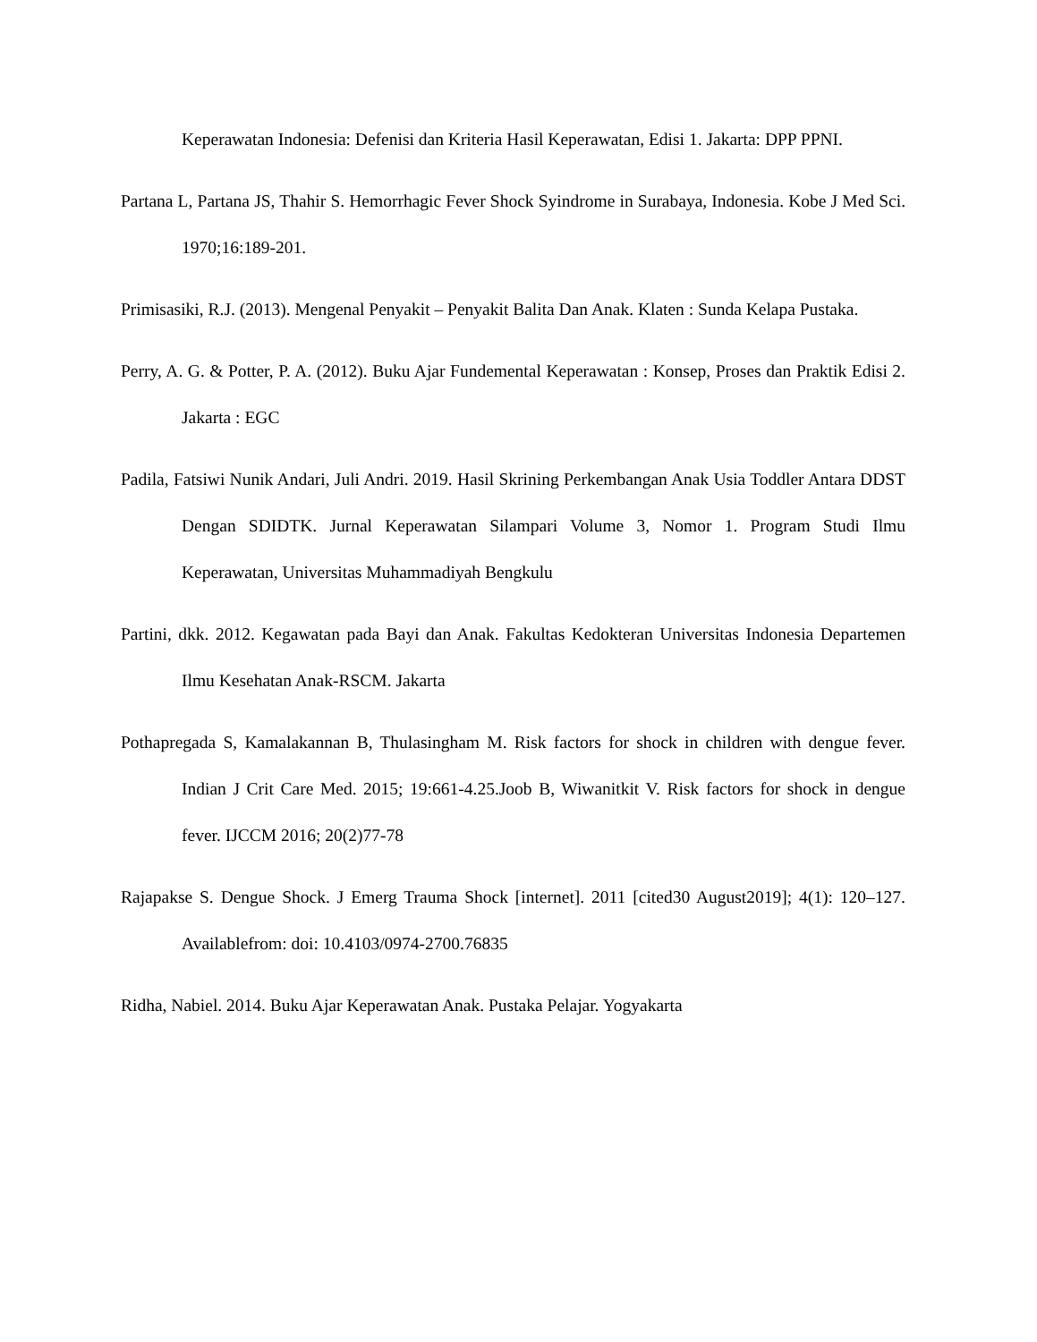Keperawatan Indonesia: Defenisi dan Kriteria Hasil Keperawatan, Edisi 1. Jakarta: DPP PPNI.
Partana L, Partana JS, Thahir S. Hemorrhagic Fever Shock Syindrome in Surabaya, Indonesia. Kobe J Med Sci. 1970;16:189-201.
Primisasiki, R.J. (2013). Mengenal Penyakit – Penyakit Balita Dan Anak. Klaten : Sunda Kelapa Pustaka.
Perry, A. G. & Potter, P. A. (2012). Buku Ajar Fundemental Keperawatan : Konsep, Proses dan Praktik Edisi 2. Jakarta : EGC
Padila, Fatsiwi Nunik Andari, Juli Andri. 2019. Hasil Skrining Perkembangan Anak Usia Toddler Antara DDST Dengan SDIDTK. Jurnal Keperawatan Silampari Volume 3, Nomor 1. Program Studi Ilmu Keperawatan, Universitas Muhammadiyah Bengkulu
Partini, dkk. 2012. Kegawatan pada Bayi dan Anak. Fakultas Kedokteran Universitas Indonesia Departemen Ilmu Kesehatan Anak-RSCM. Jakarta
Pothapregada S, Kamalakannan B, Thulasingham M. Risk factors for shock in children with dengue fever. Indian J Crit Care Med. 2015; 19:661-4.25.Joob B, Wiwanitkit V. Risk factors for shock in dengue fever. IJCCM 2016; 20(2)77-78
Rajapakse S. Dengue Shock. J Emerg Trauma Shock [internet]. 2011 [cited30 August2019]; 4(1): 120–127. Availablefrom: doi: 10.4103/0974-2700.76835
Ridha, Nabiel. 2014. Buku Ajar Keperawatan Anak. Pustaka Pelajar. Yogyakarta